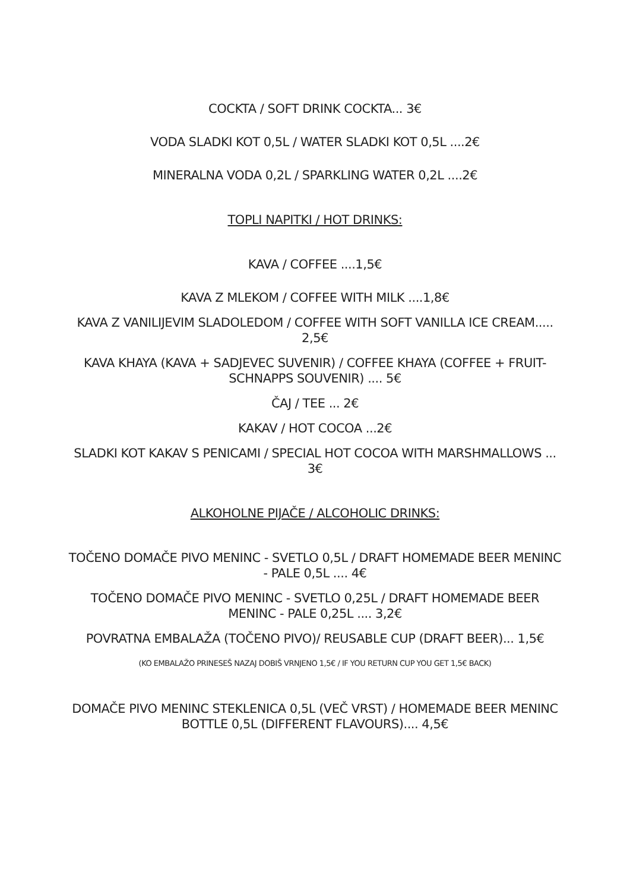COCKTA / SOFT DRINK COCKTA... 3€
VODA SLADKI KOT 0,5L / WATER SLADKI KOT 0,5L ....2€
MINERALNA VODA 0,2L / SPARKLING WATER 0,2L ....2€
TOPLI NAPITKI / HOT DRINKS:
KAVA / COFFEE ....1,5€
KAVA Z MLEKOM / COFFEE WITH MILK ....1,8€
KAVA Z VANILIJEVIM SLADOLEDOM / COFFEE WITH SOFT VANILLA ICE CREAM..... 2,5€
KAVA KHAYA (KAVA + SADJEVEC SUVENIR) / COFFEE KHAYA (COFFEE + FRUIT-SCHNAPPS SOUVENIR) .... 5€
ČAJ / TEE ... 2€
KAKAV / HOT COCOA ...2€
SLADKI KOT KAKAV S PENICAMI / SPECIAL HOT COCOA WITH MARSHMALLOWS ... 3€
ALKOHOLNE PIJAČE / ALCOHOLIC DRINKS:
TOČENO DOMAČE PIVO MENINC - SVETLO 0,5L / DRAFT HOMEMADE BEER MENINC - PALE 0,5L .... 4€
TOČENO DOMAČE PIVO MENINC - SVETLO 0,25L / DRAFT HOMEMADE BEER MENINC - PALE 0,25L .... 3,2€
POVRATNA EMBALAŽA (TOČENO PIVO)/ REUSABLE CUP (DRAFT BEER)... 1,5€
(KO EMBALAŽO PRINESEŠ NAZAJ DOBIŠ VRNJENO 1,5€ / IF YOU RETURN CUP YOU GET 1,5€ BACK)
DOMAČE PIVO MENINC STEKLENICA 0,5L (VEČ VRST) / HOMEMADE BEER MENINC BOTTLE 0,5L (DIFFERENT FLAVOURS).... 4,5€